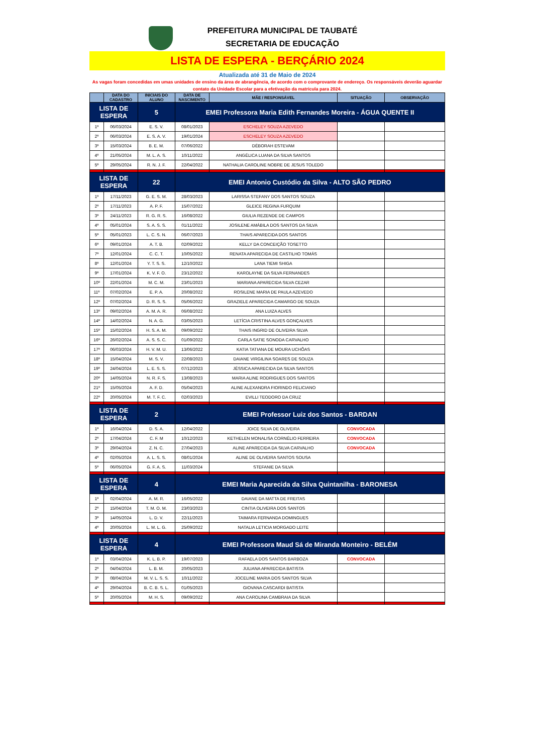PREFEITURA MUNICIPAL DE TAUBATÉ
SECRETARIA DE EDUCAÇÃO
LISTA DE ESPERA - BERÇÁRIO 2024
Atualizada até 31 de Maio de 2024
As vagas foram concedidas em umas unidades de ensino da área de abrangência, de acordo com o comprovante de endereço. Os responsáveis deverão aguardar contato da Unidade Escolar para a efetivação da matrícula para 2024.
| | DATA DO CADASTRO | INICIAIS DO ALUNO | DATA DE NASCIMENTO | MÃE / RESPONSÁVEL | SITUAÇÃO | OBSERVAÇÃO |
| --- | --- | --- | --- | --- | --- | --- |
| LISTA DE ESPERA | | 5 | EMEI Professora Maria Edith Fernandes Moreira - ÁGUA QUENTE II | | | |
| 1º | 06/03/2024 | E. S. V. | 08/01/2023 | ESCHELEY SOUZA AZEVEDO | | |
| 2º | 06/03/2024 | E. S. A. V. | 19/01/2024 | ESCHELEY SOUZA AZEVEDO | | |
| 3º | 15/03/2024 | B. E. M. | 07/06/2022 | DÉBORAH ESTEVAM | | |
| 4º | 21/05/2024 | M. L. A. S. | 10/11/2022 | ANGÉLICA LUANA DA SILVA SANTOS | | |
| 5º | 29/05/2024 | R. N. J. F. | 22/04/2022 | NATHALIA CAROLINE NOBRE DE JESUS TOLEDO | | |
| LISTA DE ESPERA | | 22 | EMEI Antonio Custódio da Silva - ALTO SÃO PEDRO | | | |
| 1º | 17/11/2023 | G. E. S. M. | 28/03/2023 | LARISSA STEFANY DOS SANTOS SOUZA | | |
| 2º | 17/11/2023 | A. P. F. | 15/07/2022 | GLEICE REGINA FURQUIM | | |
| 3º | 24/11/2023 | R. G. R. S. | 16/08/2022 | GIULIA REZENDE DE CAMPOS | | |
| 4º | 05/01/2024 | S. A. S. S. | 01/11/2022 | JOSILENE AMÁBILA DOS SANTOS DA SILVA | | |
| 5º | 05/01/2023 | L. C. S. N. | 06/07/2023 | THAIS APARECIDA DOS SANTOS | | |
| 6º | 09/01/2024 | A. T. B. | 02/09/2022 | KELLY DA CONCEIÇÃO TOSETTO | | |
| 7º | 12/01/2024 | C. C. T. | 10/05/2022 | RENATA APARECIDA DE CASTILHO TOMÁS | | |
| 8º | 12/01/2024 | Y. T. S. S. | 12/10/2022 | LANA TIEMI SHIGA | | |
| 9º | 17/01/2024 | K. V. F. O. | 23/12/2022 | KAROLAYNE DA SILVA FERNANDES | | |
| 10º | 22/01/2024 | M. C. M. | 23/01/2023 | MARIANA APARECIDA SILVA CEZAR | | |
| 11º | 07/02/2024 | E. P. A. | 20/08/2022 | ROSILENE MARIA DE PAULA AZEVEDO | | |
| 12º | 07/02/2024 | D. R. S. S. | 05/06/2022 | GRAZIELE APARECIDA CAMARGO DE SOUZA | | |
| 13º | 09/02/2024 | A. M. A. R. | 06/08/2022 | ANA LUIZA ALVES | | |
| 14º | 14/02/2024 | N. A. G. | 03/05/2023 | LETÍCIA CRISTINA ALVES GONÇALVES | | |
| 15º | 15/02/2024 | H. S. A. M. | 09/09/2022 | THAIS INGRID DE OLIVEIRA SILVA | | |
| 16º | 26/02/2024 | A. S. S. C. | 01/09/2022 | CARLA SATIE SONODA CARVALHO | | |
| 17º | 06/03/2024 | H. V. M. U. | 13/06/2022 | KATIA TATIANA DE MOURA UCHÔAS | | |
| 18º | 15/04/2024 | M. S. V. | 22/08/2023 | DAIANE VIRGILINA SOARES DE SOUZA | | |
| 19º | 24/04/2024 | L. E. S. S. | 07/12/2023 | JÉSSICA APARECIDA DA SILVA SANTOS | | |
| 20º | 14/05/2024 | N. R. F. S. | 13/08/2023 | MARIA ALINE RODRIGUES DOS SANTOS | | |
| 21º | 15/05/2024 | A. F. D. | 05/04/2023 | ALINE ALEXANDRA FIORINDO FELICIANO | | |
| 22º | 20/05/2024 | M. T. F. C. | 02/03/2023 | EVILLI TEODORO DA CRUZ | | |
| LISTA DE ESPERA | | 2 | EMEI Professor Luiz dos Santos - BARDAN | | | |
| 1º | 16/04/2024 | D. S. A. | 12/04/2022 | JOICE SILVA DE OLIVEIRA | CONVOCADA | |
| 2º | 17/04/2024 | C. F. M | 10/12/2023 | KETHELEN MONALISA CORNÉLIO FERREIRA | CONVOCADA | |
| 3º | 29/04/2024 | Z. N. C. | 27/04/2023 | ALINE APARECIDA DA SILVA CARVALHO | CONVOCADA | |
| 4º | 02/05/2024 | A. L. S. S. | 08/01/2024 | ALINE DE OLIVEIRA SANTOS SOUSA | | |
| 5º | 06/05/2024 | G. F. A. S. | 11/03/2024 | STEFANIE DA SILVA | | |
| LISTA DE ESPERA | | 4 | EMEI Maria Aparecida da Silva Quintanilha - BARONESA | | | |
| 1º | 02/04/2024 | A. M. R. | 16/05/2022 | DAIANE DA MATTA DE FREITAS | | |
| 2º | 15/04/2024 | T. M. O. M. | 23/03/2023 | CINTIA OLIVEIRA DOS SANTOS | | |
| 3º | 14/05/2024 | L. D. V. | 22/11/2023 | TAIMARA FERNANDA DOMINGUES | | |
| 4º | 20/05/2024 | L. M. L. G. | 25/09/2022 | NATALIA LETICIA MORGADO LEITE | | |
| LISTA DE ESPERA | | 4 | EMEI Professora Maud Sá de Miranda Monteiro - BELÉM | | | |
| 1º | 03/04/2024 | K. L. B. P. | 19/07/2023 | RAFAELA DOS SANTOS BARBOZA | CONVOCADA | |
| 2º | 04/04/2024 | L. B. M. | 20/05/2023 | JULIANA APARECIDA BATISTA | | |
| 3º | 08/04/2024 | M. V. L. S. S. | 10/11/2022 | JOCELINE MARIA DOS SANTOS SILVA | | |
| 4º | 29/04/2024 | B. C. B. S. L. | 01/05/2023 | GIOVANA CASCARDI BATISTA | | |
| 5º | 20/05/2024 | M. H. S. | 09/09/2022 | ANA CAROLINA CAMBRAIA DA SILVA | | |